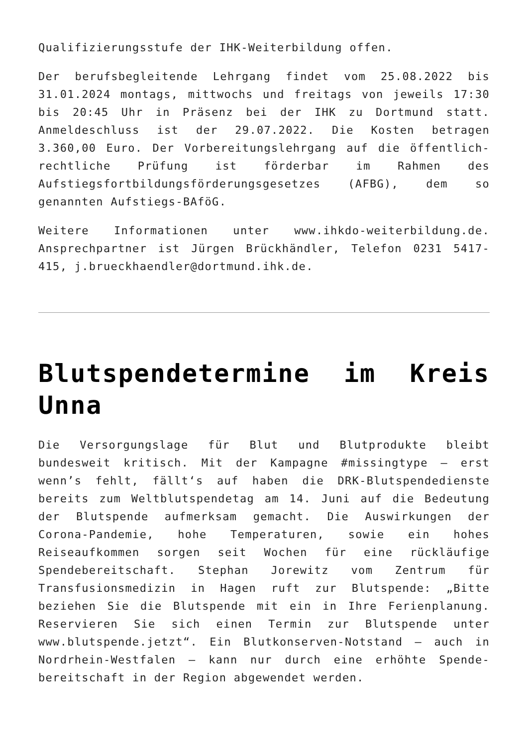Qualifizierungsstufe der IHK-Weiterbildung offen.
Der berufsbegleitende Lehrgang findet vom 25.08.2022 bis 31.01.2024 montags, mittwochs und freitags von jeweils 17:30 bis 20:45 Uhr in Präsenz bei der IHK zu Dortmund statt. Anmeldeschluss ist der 29.07.2022. Die Kosten betragen 3.360,00 Euro. Der Vorbereitungslehrgang auf die öffentlich-rechtliche Prüfung ist förderbar im Rahmen des Aufstiegsfortbildungsförderungsgesetzes (AFBG), dem so genannten Aufstiegs-BAföG.
Weitere Informationen unter www.ihkdo-weiterbildung.de. Ansprechpartner ist Jürgen Brückhändler, Telefon 0231 5417-415, j.brueckhaendler@dortmund.ihk.de.
Blutspendetermine im Kreis Unna
Die Versorgungslage für Blut und Blutprodukte bleibt bundesweit kritisch. Mit der Kampagne #missingtype – erst wenn’s fehlt, fällt‘s auf haben die DRK-Blutspendedienste bereits zum Weltblutspendetag am 14. Juni auf die Bedeutung der Blutspende aufmerksam gemacht. Die Auswirkungen der Corona-Pandemie, hohe Temperaturen, sowie ein hohes Reiseaufkommen sorgen seit Wochen für eine rückläufige Spendebereitschaft. Stephan Jorewitz vom Zentrum für Transfusionsmedizin in Hagen ruft zur Blutspende: „Bitte beziehen Sie die Blutspende mit ein in Ihre Ferienplanung. Reservieren Sie sich einen Termin zur Blutspende unter www.blutspende.jetzt“. Ein Blutkonserven-Notstand – auch in Nordrhein-Westfalen – kann nur durch eine erhöhte Spende-bereitschaft in der Region abgewendet werden.